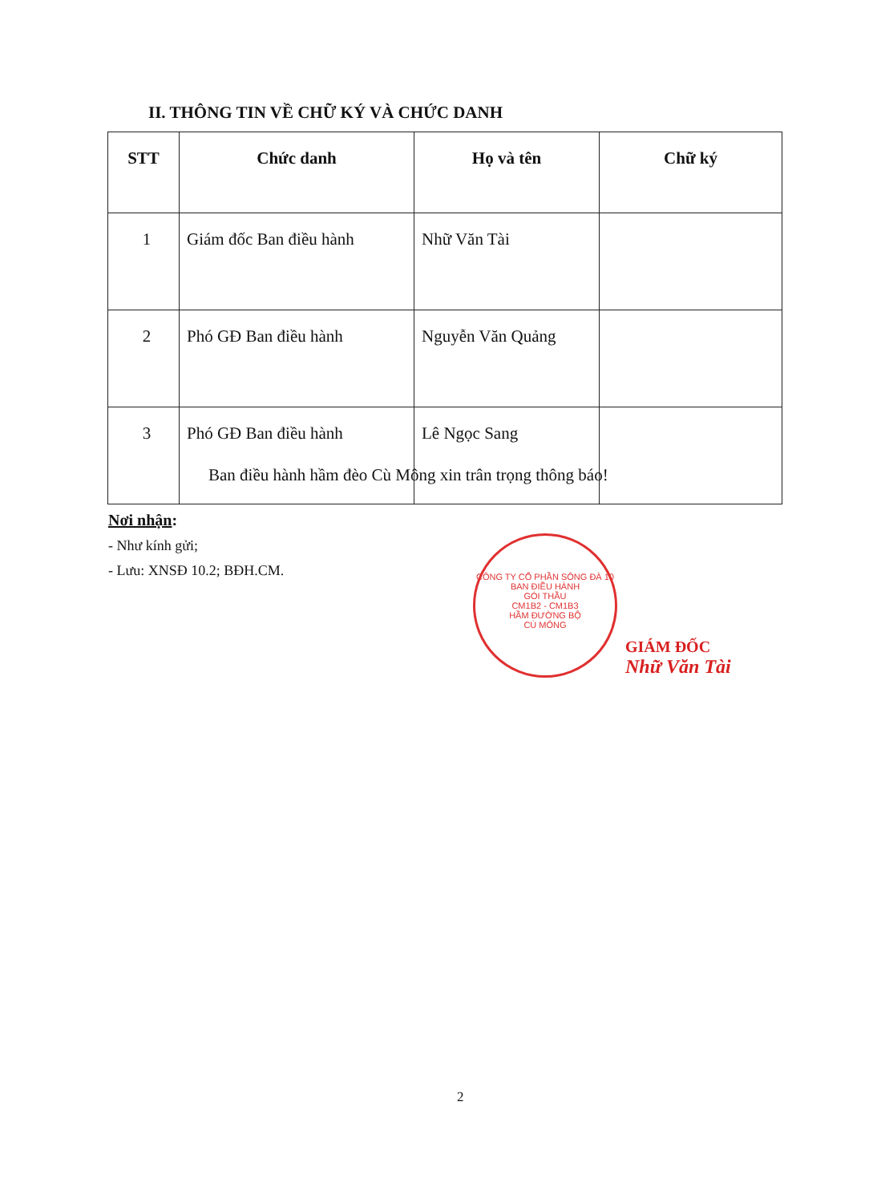II. THÔNG TIN VỀ CHỮ KÝ VÀ CHỨC DANH
| STT | Chức danh | Họ và tên | Chữ ký |
| --- | --- | --- | --- |
| 1 | Giám đốc Ban điều hành | Nhữ Văn Tài | |
| 2 | Phó GĐ Ban điều hành | Nguyễn Văn Quảng | |
| 3 | Phó GĐ Ban điều hành | Lê Ngọc Sang | |
Ban điều hành hầm đèo Cù Mông xin trân trọng thông báo!
Nơi nhận:
- Như kính gửi;
- Lưu: XNSĐ 10.2; BĐH.CM.
CÔNG TY CỔ PHẦN SÔNG ĐÀ 10
BAN ĐIỀU HÀNH
GÓI THẦU
CM1B2 - CM1B3
HẦM ĐƯỜNG BỘ
CÙ MÔNG
GIÁM ĐỐC
Nhữ Văn Tài
2